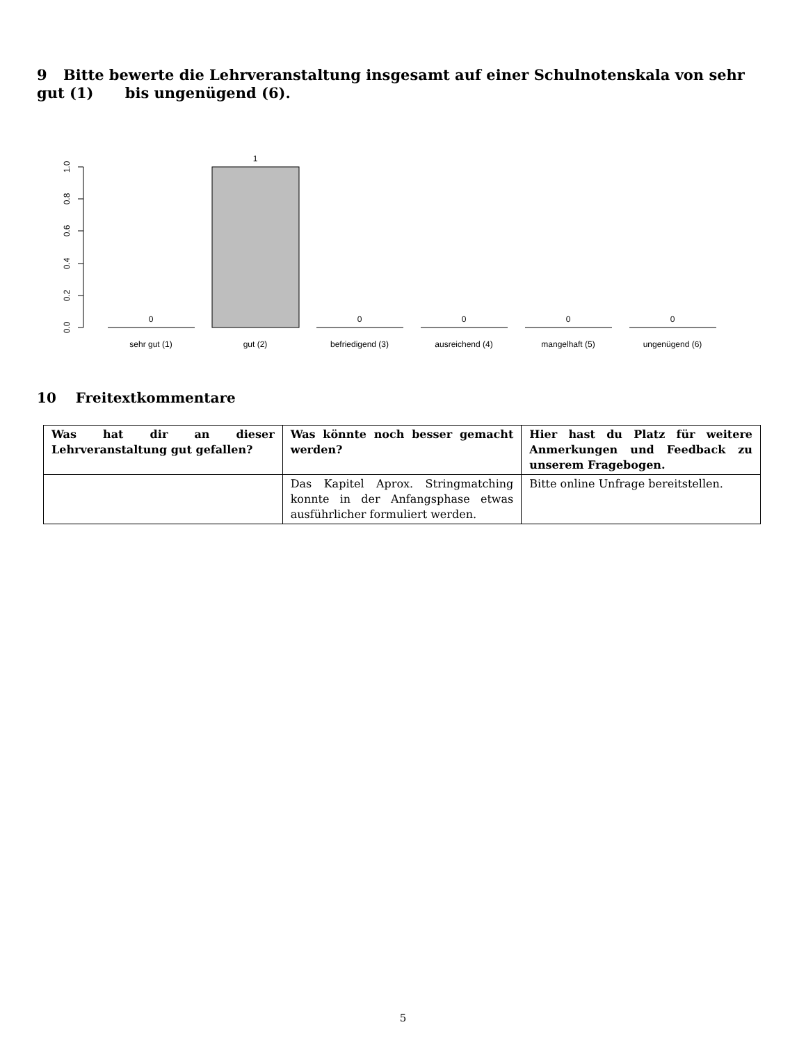9 Bitte bewerte die Lehrveranstaltung insgesamt auf einer Schulnotenskala von sehr gut (1) bis ungenügend (6).
0.0
0.2
0.4
0.6
0.8
1.0
0
1
0
0
0
0
sehr gut (1)
gut (2)
befriedigend (3)
ausreichend (4)
mangelhaft (5)
ungenügend (6)
10 Freitextkommentare
| Was hat dir an dieser Lehrveranstaltung gut gefallen? | Was könnte noch besser gemacht werden? | Hier hast du Platz für weitere Anmerkungen und Feedback zu unserem Fragebogen. |
| --- | --- | --- |
| | Das Kapitel Aprox. Stringmatching konnte in der Anfangsphase etwas ausführlicher formuliert werden. | Bitte online Unfrage bereitstellen. |
5